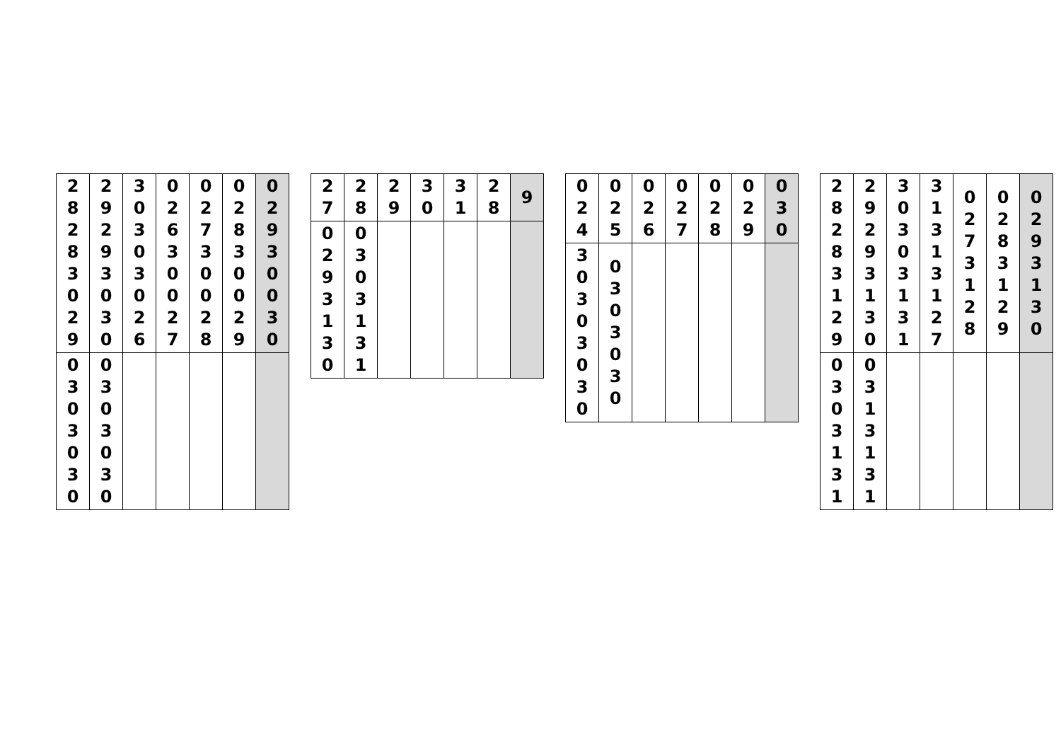| 28283029 | 29293030 | 30303026 | 02630027 | 02730028 | 02830029 | 02930030 |
| --- | --- | --- | --- | --- | --- | --- |
| 0303030 | 0303030 | | | | | |
| 27 | 28 | 29 | 30 | 31 | 28 | 9 |
| --- | --- | --- | --- | --- | --- | --- |
| 0293130 | 0303131 | | | | | |
| 024 | 025 | 026 | 027 | 028 | 029 | 030 |
| --- | --- | --- | --- | --- | --- | --- |
| 30303030 | 0303030 | | | | | |
| 28283129 | 29293130 | 30303131 | 31313127 | 0273128 | 0283129 | 0293130 |
| --- | --- | --- | --- | --- | --- | --- |
| 0303131 | 0313131 | | | | | |